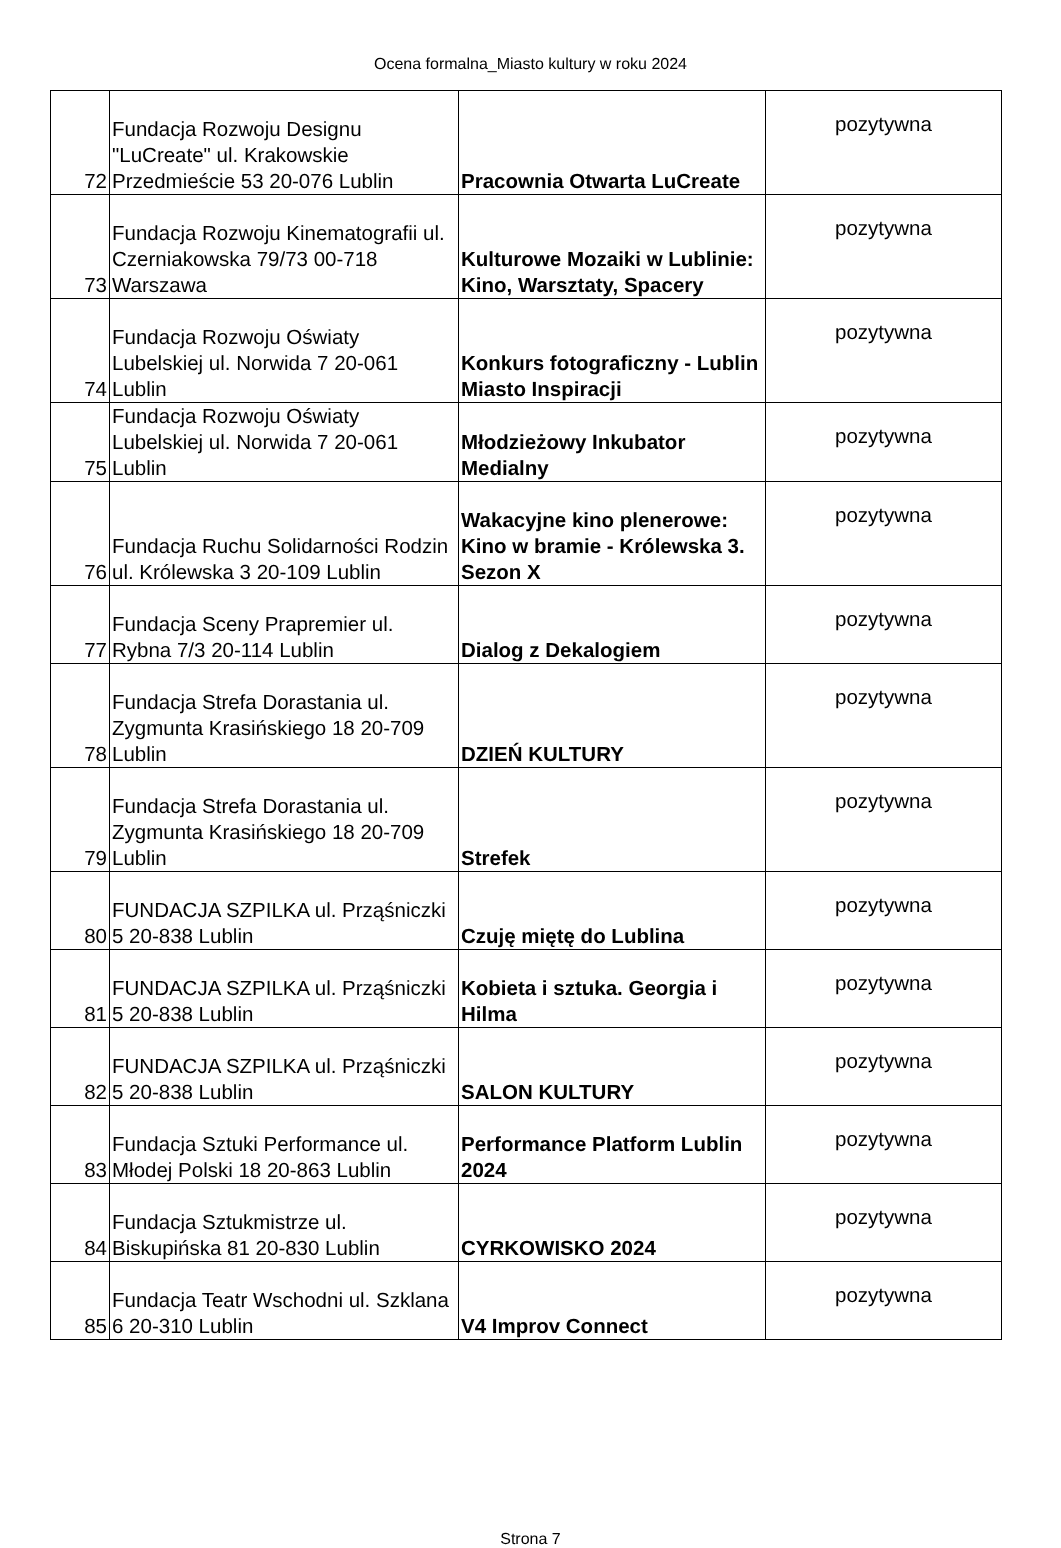Ocena formalna_Miasto kultury w roku 2024
| 72 | Fundacja Rozwoju Designu "LuCreate" ul. Krakowskie Przedmieście 53 20-076 Lublin | Pracownia Otwarta LuCreate | pozytywna |
| 73 | Fundacja Rozwoju Kinematografii ul. Czerniakowska 79/73 00-718 Warszawa | Kulturowe Mozaiki w Lublinie: Kino, Warsztaty, Spacery | pozytywna |
| 74 | Fundacja Rozwoju Oświaty Lubelskiej ul. Norwida 7 20-061 Lublin | Konkurs fotograficzny - Lublin Miasto Inspiracji | pozytywna |
| 75 | Fundacja Rozwoju Oświaty Lubelskiej ul. Norwida 7 20-061 Lublin | Młodzieżowy Inkubator Medialny | pozytywna |
| 76 | Fundacja Ruchu Solidarności Rodzin ul. Królewska 3 20-109 Lublin | Wakacyjne kino plenerowe: Kino w bramie - Królewska 3. Sezon X | pozytywna |
| 77 | Fundacja Sceny Prapremier ul. Rybna 7/3 20-114 Lublin | Dialog z Dekalogiem | pozytywna |
| 78 | Fundacja Strefa Dorastania ul. Zygmunta Krasińskiego 18 20-709 Lublin | DZIEŃ KULTURY | pozytywna |
| 79 | Fundacja Strefa Dorastania ul. Zygmunta Krasińskiego 18 20-709 Lublin | Strefek | pozytywna |
| 80 | FUNDACJA SZPILKA ul. Prząśniczki 5 20-838 Lublin | Czuję miętę do Lublina | pozytywna |
| 81 | FUNDACJA SZPILKA ul. Prząśniczki 5 20-838 Lublin | Kobieta i sztuka. Georgia i Hilma | pozytywna |
| 82 | FUNDACJA SZPILKA ul. Prząśniczki 5 20-838 Lublin | SALON KULTURY | pozytywna |
| 83 | Fundacja Sztuki Performance ul. Młodej Polski 18 20-863 Lublin | Performance Platform Lublin 2024 | pozytywna |
| 84 | Fundacja Sztukmistrze ul. Biskupińska 81 20-830 Lublin | CYRKOWISKO 2024 | pozytywna |
| 85 | Fundacja Teatr Wschodni ul. Szklana 6 20-310 Lublin | V4 Improv Connect | pozytywna |
Strona 7